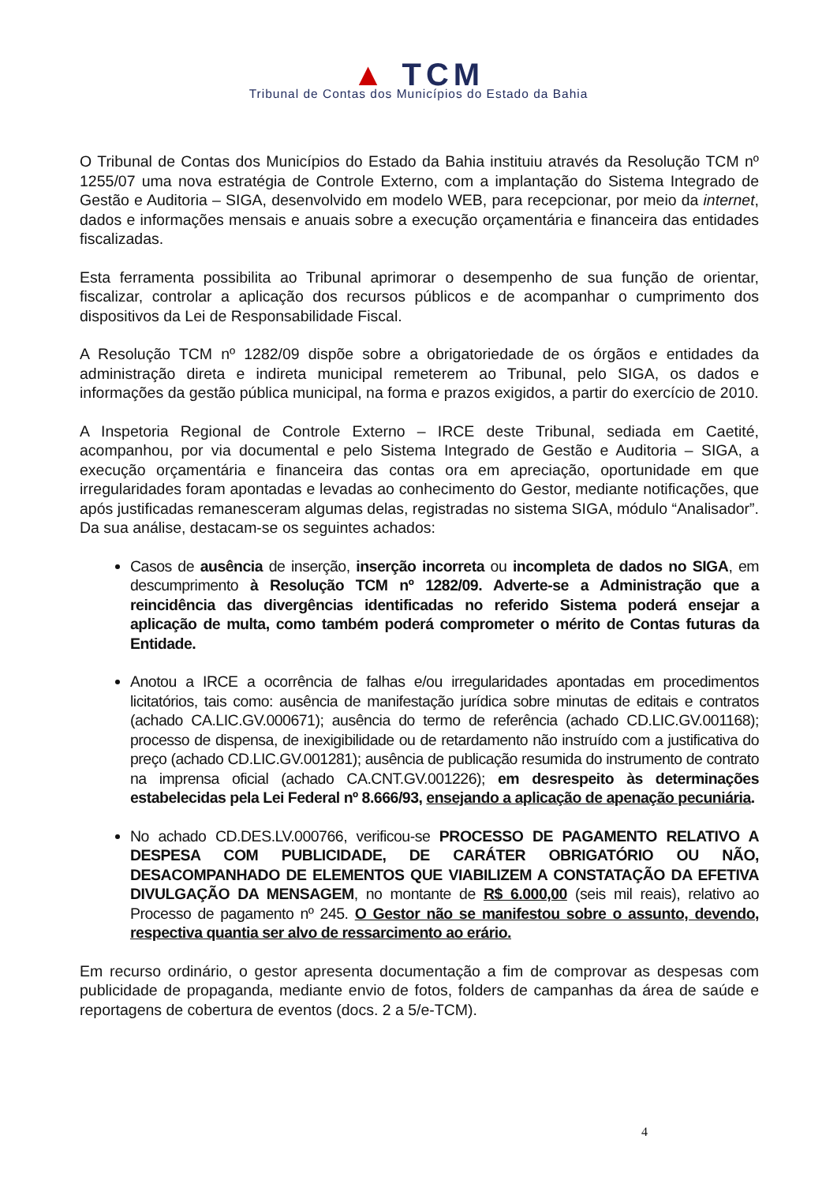▲ TCM
Tribunal de Contas dos Municípios do Estado da Bahia
O Tribunal de Contas dos Municípios do Estado da Bahia instituiu através da Resolução TCM nº 1255/07 uma nova estratégia de Controle Externo, com a implantação do Sistema Integrado de Gestão e Auditoria – SIGA, desenvolvido em modelo WEB, para recepcionar, por meio da internet, dados e informações mensais e anuais sobre a execução orçamentária e financeira das entidades fiscalizadas.
Esta ferramenta possibilita ao Tribunal aprimorar o desempenho de sua função de orientar, fiscalizar, controlar a aplicação dos recursos públicos e de acompanhar o cumprimento dos dispositivos da Lei de Responsabilidade Fiscal.
A Resolução TCM nº 1282/09 dispõe sobre a obrigatoriedade de os órgãos e entidades da administração direta e indireta municipal remeterem ao Tribunal, pelo SIGA, os dados e informações da gestão pública municipal, na forma e prazos exigidos, a partir do exercício de 2010.
A Inspetoria Regional de Controle Externo – IRCE deste Tribunal, sediada em Caetité, acompanhou, por via documental e pelo Sistema Integrado de Gestão e Auditoria – SIGA, a execução orçamentária e financeira das contas ora em apreciação, oportunidade em que irregularidades foram apontadas e levadas ao conhecimento do Gestor, mediante notificações, que após justificadas remanesceram algumas delas, registradas no sistema SIGA, módulo “Analisador”. Da sua análise, destacam-se os seguintes achados:
Casos de ausência de inserção, inserção incorreta ou incompleta de dados no SIGA, em descumprimento à Resolução TCM nº 1282/09. Adverte-se a Administração que a reincidência das divergências identificadas no referido Sistema poderá ensejar a aplicação de multa, como também poderá comprometer o mérito de Contas futuras da Entidade.
Anotou a IRCE a ocorrência de falhas e/ou irregularidades apontadas em procedimentos licitatórios, tais como: ausência de manifestação jurídica sobre minutas de editais e contratos (achado CA.LIC.GV.000671); ausência do termo de referência (achado CD.LIC.GV.001168); processo de dispensa, de inexigibilidade ou de retardamento não instruído com a justificativa do preço (achado CD.LIC.GV.001281); ausência de publicação resumida do instrumento de contrato na imprensa oficial (achado CA.CNT.GV.001226); em desrespeito às determinações estabelecidas pela Lei Federal nº 8.666/93, ensejando a aplicação de apenação pecuniária.
No achado CD.DES.LV.000766, verificou-se PROCESSO DE PAGAMENTO RELATIVO A DESPESA COM PUBLICIDADE, DE CARÁTER OBRIGATÓRIO OU NÃO, DESACOMPANHADO DE ELEMENTOS QUE VIABILIZEM A CONSTATAÇÃO DA EFETIVA DIVULGAÇÃO DA MENSAGEM, no montante de R$ 6.000,00 (seis mil reais), relativo ao Processo de pagamento nº 245. O Gestor não se manifestou sobre o assunto, devendo, respectiva quantia ser alvo de ressarcimento ao erário.
Em recurso ordinário, o gestor apresenta documentação a fim de comprovar as despesas com publicidade de propaganda, mediante envio de fotos, folders de campanhas da área de saúde e reportagens de cobertura de eventos (docs. 2 a 5/e-TCM).
4